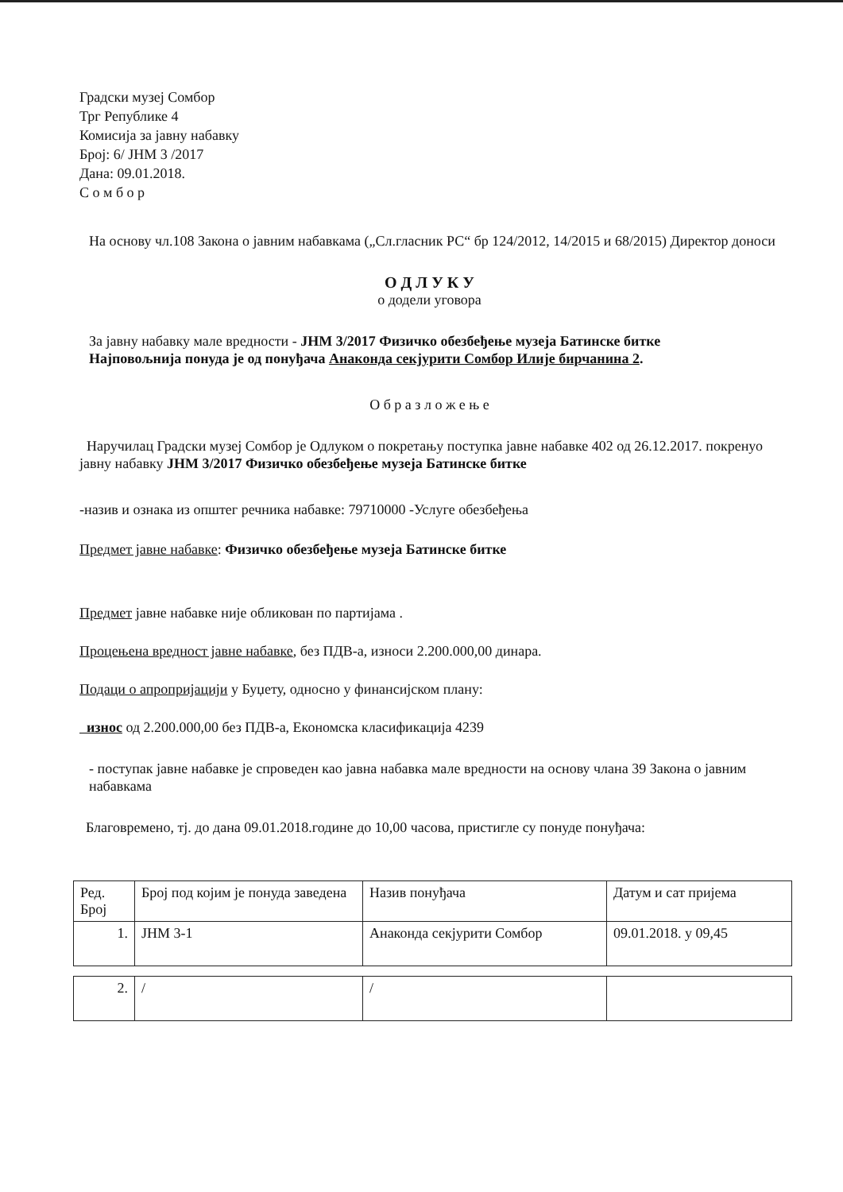Градски музеј Сомбор
Трг Републике 4
Комисија за јавну набавку
Број: 6/ ЈНМ 3 /2017
Дана: 09.01.2018.
С о м б о р
На основу чл.108 Закона о јавним набавкама („Сл.гласник РС“ бр 124/2012, 14/2015 и 68/2015) Директор доноси
О Д Л У К У
о додели уговора
За јавну набавку мале вредности - ЈНМ 3/2017 Физичко обезбеђење музеја Батинске битке
Најповољнија понуда је од понуђача Анаконда секјурити Сомбор Илије бирчанина 2.
О б р а з л о ж е њ е
Наручилац Градски музеј Сомбор је Одлуком о покретању поступка јавне набавке 402 од 26.12.2017. покренуо јавну набавку ЈНМ 3/2017 Физичко обезбеђење музеја Батинске битке
-назив и ознака из општег речника набавке: 79710000 -Услуге обезбеђења
Предмет јавне набавке: Физичко обезбеђење музеја Батинске битке
Предмет јавне набавке није обликован по партијама .
Процењена вредност јавне набавке, без ПДВ-а, износи 2.200.000,00 динара.
Подаци о апропријацији у Буџету, односно у финансијском плану:
износ од 2.200.000,00 без ПДВ-а, Економска класификација 4239
- поступак јавне набавке је спроведен као јавна набавка мале вредности на основу члана 39 Закона о јавним набавкама
Благовремено, тј. до дана 09.01.2018.године до 10,00 часова, пристигле су понуде понуђача:
| Ред. Број | Број под којим је понуда заведена | Назив понуђача | Датум и сат пријема |
| 1. | ЈНМ 3-1 | Анаконда секјурити Сомбор | 09.01.2018. у 09,45 |
| 2. | / | / | |